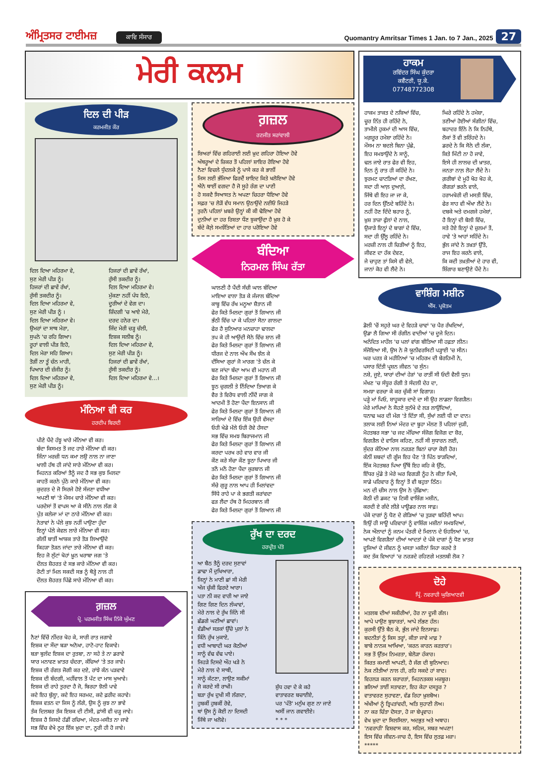ਅੰਮ੍ਰਿਤਸਰ ਟਾਈਮਜ਼
ਕਾਵਿ ਸੰਸਾਰ
Quomantry Amritsar Times 1 Jan. to 7 Jan., 2025
27
ਮੇਰੀ ਕਲਮ
ਦਿਲ ਦੀ ਪੀੜ
ਕਰਮਜੀਤ ਕੌਰ
ਦਿਲ ਦਿਆ ਮਹਿਰਮਾ ਵੇ,
ਸੁਣ ਮੇਰੀ ਪੀੜ ਨੂੰ।
ਹਿਜਰਾਂ ਦੀ ਛਾਵੇਂ ਰੱਖਾਂ,
ਰੁੱਸੀ ਤਕਦੀਰ ਨੂੰ।
ਦਿਲ ਦਿਆ ਮਹਿਰਮਾ ਵੇ,
ਸੁਣ ਮੇਰੀ ਪੀੜ ਨੂੰ ।
ਦਿਲ ਦਿਆ ਮਹਿਰਮਾ ਵੇ।
ਉਮਰਾਂ ਦਾ ਸਾਥ ਮੇਰਾ,
ਸੁਪਨੇ 'ਚ ਰਹਿ ਗਿਆ।
ਰੂਹਾਂ ਵਾਲੀ ਪੀੜ ਇਹੋ,
ਦਿਲ ਮੇਰਾ ਸਹਿ ਗਿਆ।
ਤੋੜੀਂ ਨਾ ਤੂੰ ਚੰਨ ਮਾਹੀ,
ਪਿਆਰ ਦੀ ਜ਼ੰਜੀਰ ਨੂੰ।
ਦਿਲ ਦਿਆ ਮਹਿਰਮਾ ਵੇ,
ਸੁਣ ਮੇਰੀ ਪੀੜ ਨੂੰ।
ਹਿਜਰਾਂ ਦੀ ਛਾਵੇਂ ਰੱਖਾਂ,
ਰੁੱਸੀ ਤਕਦੀਰ ਨੂੰ।
ਦਿਲ ਦਿਆ ਮਹਿਰਮਾ ਵੇ।
ਮੁੱਕਣਾ ਨਹੀਂ ਪੰਧ ਇਹੋ,
ਦੂਰੀਆਂ ਦੇ ਵੇਗ ਦਾ।
ਜ਼ਿੰਦਗੀ 'ਚ ਆਏ ਮੇਰੇ,
ਦਰਦ ਹਨੇਰ ਦਾ।
ਜਿੰਦ ਮੇਰੀ ਚੜ੍ਹ ਚੱਲੀ,
ਇਸ਼ਕ ਸਲੀਬ ਨੂੰ।
ਦਿਲ ਦਿਆ ਮਹਿਰਮਾ ਵੇ,
ਸੁਣ ਮੇਰੀ ਪੀੜ ਨੂੰ।
ਹਿਜਰਾਂ ਦੀ ਛਾਵੇਂ ਰੱਖਾਂ,
ਰੁੱਸੀ ਤਕਦੀਰ ਨੂੰ।
ਦਿਲ ਦਿਆ ਮਹਿਰਮਾ ਵੇ...।
ਮੰਨਿਆ ਵੀ ਕਰ
ਹਰਦੀਪ ਬਿਰਦੀ
ਪੀਣੇ ਪੈਂਦੇ ਹੰਝੂ ਖਾਰੇ ਮੰਨਿਆ ਵੀ ਕਰ।
ਬੰਦਾ ਕਿਸਮਤ ਤੋਂ ਜਦ ਹਾਰੇ ਮੰਨਿਆ ਵੀ ਕਰ।
ਜਿੰਨਾ ਮਰਜ਼ੀ ਧਨ ਕਮਾ ਲਉ ਨਾਲ ਨਾ ਜਾਣਾ
ਖਾਲੀ ਹੱਥ ਹੀ ਜਾਂਦੇ ਸਾਰੇ ਮੰਨਿਆ ਵੀ ਕਰ।
ਮਿਹਨਤ ਕਰਿਆਂ ਤੈਨੂੰ ਜਦ ਹੈ ਸਭ ਕੁਝ ਮਿਲਦਾ
ਕਾਹਤੋਂ ਕਰਨੇ ਪੁੱਠੇ ਕਾਰੇ ਮੰਨਿਆ ਵੀ ਕਰ।
ਕੁਦਰਤ ਦੇ ਜੋ ਸਿਰਜੇ ਹੋਏ ਸੱਜਣਾ ਵਧੀਆ
ਅਪਣੀ ਥਾਂ 'ਤੇ ਮੌਸਮ ਚਾਰੇ ਮੰਨਿਆ ਵੀ ਕਰ।
ਪਰਦੇਸਾਂ ਤੋਂ ਵਾਪਸ ਆ ਕੇ ਸੀਨੇ ਨਾਲ ਲੱਗ ਕੇ
ਪੁੱਤ ਕਲੇਜਾ ਮਾਂ ਦਾ ਠਾਰੇ ਮੰਨਿਆ ਵੀ ਕਰ।
ਨੇਤਾਵਾਂ ਨੇ ਪੱਲੇ ਕੁਝ ਨਹੀਂ ਪਾਉਣਾ ਹੁੰਦਾ
ਇਨ੍ਹਾਂ ਪੱਲੇ ਕੇਵਲ ਲਾਰੇ ਮੰਨਿਆ ਵੀ ਕਰ।
ਗੱਲੀਂ ਬਾਤੀਂ ਆਸ਼ਕ ਤਾਰੇ ਤੋੜ ਲਿਆਉਂਦੇ
ਕਿਹੜਾ ਤੋੜਨ ਜਾਂਦਾ ਤਾਰੇ ਮੰਨਿਆ ਵੀ ਕਰ।
ਇਹ ਜੋ ਲੁੱਟਾਂ ਖੋਹਾਂ ਖ਼ੂਨ ਖਰਾਬਾ ਜਗ 'ਤੇ
ਦੌਲਤ ਸ਼ੋਹਰਤ ਦੇ ਸਭ ਕਾਰੇ ਮੰਨਿਆ ਵੀ ਕਰ।
ਰੋਟੀ ਤਾਂ ਮਿਲ ਸਕਦੀ ਸਭ ਨੂੰ ਥੋੜ੍ਹੇ ਨਾਲ ਹੀ
ਦੌਲਤ ਸ਼ੋਹਰਤ ਪਿੱਛੇ ਸਾਰੇ ਮੰਨਿਆ ਵੀ ਕਰ।
ਗ਼ਜ਼ਲ
ਪ੍ਰੋ. ਪਰਮਜੀਤ ਸਿੰਘ ਨਿੱਕੇ ਘੁੰਮਣ
ਨੈਣਾਂ ਵਿੱਚੋਂ ਨੀਂਦਰ ਖੋਹ ਕੇ, ਸਾਰੀ ਰਾਤ ਜਗਾਵੇ
ਇਸ਼ਕ ਦਾ ਸੌਦਾ ਬੜਾ ਅਨੋਖਾ, ਹਾਟੋ-ਹਾਟ ਵਿਕਾਵੇ।
ਬੜਾ ਬੁਲੰਦ ਇਸ਼ਕ ਦਾ ਰੁਤਬਾ, ਨਾ ਸਹੇ ਤੇ ਨਾ ਡਰਾਵੇ
ਯਾਰ ਮਨਾਵਣ ਖ਼ਾਤਰ ਚੰਦਰਾ, ਕੱਚਿਆਂ 'ਤੇ ਤਰ ਜਾਵੇ।
ਇਸ਼ਕ ਦੀ ਰੰਗਤ ਜੋਗੀ ਕਰ ਦਏ, ਰਾਂਝੇ ਕੰਨ ਪੜਵਾਵੇ
ਇਸ਼ਕ ਦੀ ਬੰਦਗੀ, ਮਹੀਂਵਾਲ ਤੋਂ ਪੱਟ ਦਾ ਮਾਸ ਖੁਆਵੇ।
ਇਸ਼ਕ ਦੀ ਰਾਹੇ ਤੁਰਦਾ ਹੈ ਜੋ, ਬਿਰਹਾ ਝੋਲੀ ਪਾਵੇ
ਕਦੇ ਇਹ ਬੁੱਲ੍ਹਾ, ਕਦੇ ਇਹ ਸਰਮਦ, ਕਦੇ ਫ਼ਰੀਦ ਕਹਾਵੇ।
ਇਸ਼ਕ ਵਤਨ ਦਾ ਜਿਸ ਨੂੰ ਲੱਗੇ, ਉਸ ਨੂੰ ਕੁਝ ਨਾ ਭਾਵੇ
ਤੱਕ ਦਿਲਬਰ ਤੱਕ ਇਸ਼ਕ ਦੀ ਟੀਸੀ, ਫ਼ਾਂਸੀ ਵੀ ਚੜ੍ਹ ਜਾਵੇ।
ਇਸ਼ਕ ਹੈ ਜਿਸਦੇ ਹੱਡੀਂ ਰਚਿਆ, ਮੰਦਰ-ਮਸੀਤ ਨਾ ਜਾਵੇ
ਸਭ ਵਿੱਚ ਵੇਖੇ ਨੂਰ ਇੱਕ ਖ਼ੁਦਾ ਦਾ, ਨੂਰੀ ਹੀ ਹੋ ਜਾਵੇ।
ਗ਼ਜ਼ਲ
ਰਣਜੀਤ ਸਰਾਂਵਾਲੀ
ਸ਼ਿਅਰਾਂ ਵਿੱਚ ਗਹਿਰਾਈ ਲਈ ਖ਼ੁਦ ਗਹਿਰਾ ਹੋਇਆ ਹੋਵੇ
ਅੱਥਰੂਆਂ ਦੇ ਜ਼ਿਕਰ ਤੋਂ ਪਹਿਲਾਂ ਸ਼ਾਇਰ ਰੋਇਆ ਹੋਵੇ
ਨੈਣਾਂ ਵਿਚਲੇ ਧੁੰਦਲਕੇ ਨੂੰ ਪਾਸੇ ਕਰ ਕੇ ਭਾਲੀਂ
ਜਿਸ ਲਈ ਭੱਜਿਆ ਫਿਰਦੈਂ ਸ਼ਾਇਦ ਕਿਤੇ ਖਲੋਇਆ ਹੋਵੇ
ਐਨੇ ਥਾਈਂ ਵਗਦਾ ਹੈ ਜੋ ਸੂਹੇ ਰੰਗ ਦਾ ਪਾਣੀ
ਹੋ ਸਕਦੈ ਸਿਆਸਤ ਨੇ ਅਪਣਾ ਚਿਹਰਾ ਧੋਇਆ ਹੋਵੇ
ਸਫ਼ਰ 'ਚ ਲੋੜੋਂ ਵੱਧ ਸਮਾਨ ਉਠਾਉਂਦੇ ਨਈਓਂ ਜਿਹੜੇ
ਤੁਰਨੋਂ ਪਹਿਲਾਂ ਖ਼ਬਰੇ ਉਨ੍ਹਾਂ ਕੀ ਕੀ ਢੋਇਆ ਹੋਵੇ
ਦੁਨੀਆਂ ਦਾ ਹਰ ਰਿਸ਼ਤਾ ਧੌਣ ਝੁਕਾਉਂਦਾ ਹੈ ਖ਼ੁਸ਼ ਹੋ ਕੇ
ਬੰਦੇ ਕੋਲ਼ੇ ਸਮਝੌਤਿਆਂ ਦਾ ਹਾਰ ਪਰੋਇਆ ਹੋਵੇ
ਬੰਦਿਆ
ਨਿਰਮਲ ਸਿੰਘ ਰੱਤਾ
ਘਾਲਣੀ ਹੈ ਪੈਂਦੀ ਸੱਚੀ ਘਾਲ ਬੰਦਿਆ
ਮਾਇਆ ਵਾਲਾ ਤੋੜ ਕੇ ਜੰਜਾਲ ਬੰਦਿਆ
ਕਾਬੂ ਵਿੱਚ ਰੱਖ ਮਨੂਆ ਸ਼ੈਤਾਨ ਜੀ
ਫੇਰ ਕਿਤੇ ਮਿਲਦਾ ਗੁਰਾਂ ਤੋਂ ਗਿਆਨ ਜੀ
ਭੱਠੀ ਵਿੱਚ ਪਾ ਕੇ ਪਹਿਲਾਂ ਸੋਨਾ ਗਾਲਦਾ
ਫੇਰ ਹੈ ਸੁਨਿਆਰ ਮਨਚਾਹਾ ਢਾਲਦਾ
ਤਪ ਕੇ ਹੀ ਆਉਂਦੀ ਸੋਨੇ ਵਿੱਚ ਸ਼ਾਨ ਜੀ
ਫੇਰ ਕਿਤੇ ਮਿਲਦਾ ਗੁਰਾਂ ਤੋਂ ਗਿਆਨ ਜੀ
ਧੀਰਜ ਦੇ ਨਾਲ ਔਖ ਸੌਖ ਝੱਲ ਕੇ
ਦੱਸਿਆ ਗੁਰਾਂ ਜੋ ਮਾਰਗ 'ਤੇ ਚੱਲ ਕੇ
ਬਣ ਜਾਂਦਾ ਬੰਦਾ ਆਮ ਵੀ ਮਹਾਨ ਜੀ
ਫੇਰ ਕਿਤੇ ਮਿਲਦਾ ਗੁਰਾਂ ਤੋਂ ਗਿਆਨ ਜੀ
ਝੂਠ ਚੁਗਲੀ ਤੇ ਨਿੰਦਿਆ ਤਿਆਗ ਕੇ
ਵੈਰ ਤੇ ਵਿਰੋਧ ਵਾਲੀ ਨੀਂਦੋਂ ਜਾਗ ਕੇ
ਆਦਮੀ ਤੋਂ ਹੋਣਾ ਪੈਂਦਾ ਇਨਸਾਨ ਜੀ
ਫੇਰ ਕਿਤੇ ਮਿਲਦਾ ਗੁਰਾਂ ਤੋਂ ਗਿਆਨ ਜੀ
ਸਾਰਿਆਂ ਦੇ ਵਿੱਚ ਇੱਕ ਉਹੀ ਵੱਸਦਾ
ਓਹੀ ਖੇਡੇ ਮੱਲੇ ਓਹੀ ਰੋਵੇ ਹੱਸਦਾ
ਸਭ ਵਿੱਚ ਸਮਝ ਬਿਰਾਜਮਾਨ ਜੀ
ਫੇਰ ਕਿਤੇ ਮਿਲਦਾ ਗੁਰਾਂ ਤੋਂ ਗਿਆਨ ਜੀ
ਕਰਦਾ ਪਰਖ ਰਹੇ ਵਾਰ ਵਾਰ ਜੀ
ਕੌਣ ਕਰੇ ਸੱਚਾ ਕੌਣ ਝੂਠਾ ਪਿਆਰ ਜੀ
ਤਨੋਂ ਮਨੋਂ ਹੋਣਾ ਪੈਂਦਾ ਕੁਰਬਾਨ ਜੀ
ਫੇਰ ਕਿਤੇ ਮਿਲਦਾ ਗੁਰਾਂ ਤੋਂ ਗਿਆਨ ਜੀ
ਸੱਚੇ ਗੁਰੂ ਨਾਲ ਆਪ ਹੀ ਮਿਲਾਂਵਦਾ
ਸਿੱਧੇ ਰਾਹੇ ਪਾ ਕੇ ਭਗਤੀ ਕਰਾਂਵਦਾ
ਫੜ ਲੈਂਦਾ ਹੱਥ ਹੋ ਮਿਹਰਬਾਨ ਜੀ
ਫੇਰ ਕਿਤੇ ਮਿਲਦਾ ਗੁਰਾਂ ਤੋਂ ਗਿਆਨ ਜੀ
ਰੁੱਖ ਦਾ ਦਰਦ
ਹਰਪ੍ਰੀਤ ਪੱਤੋ
ਆ ਬੈਠ ਤੈਨੂੰ ਦਰਦ ਸੁਣਾਵਾਂ
ਡਾਢਾ ਮੈਂ ਦੁਖਿਆਰਾ,
ਜਿਨ੍ਹਾਂ ਨੇ ਮਾਣੀ ਛਾਂ ਸੀ ਮੇਰੀ
ਅੱਜ ਚੁੱਕੀ ਫਿਰਦੇ ਆਰਾ।
ਪਤਾ ਨੀ ਕਦ ਵਾਰੀ ਆ ਜਾਏ
ਗਿਣ ਗਿਣ ਦਿਨ ਲੰਘਾਵਾਂ,
ਮੇਰੇ ਨਾਲ ਦੇ ਰੁੱਖ ਜਿੰਨੇ ਸੀ
ਛੱਡਗੇ ਘਣੀਆਂ ਛਾਵਾਂ।
ਵੱਡੀਆਂ ਸੜਕਾਂ ਉੱਚੇ ਪੁਲਾਂ ਨੇ
ਕਿੰਨੇ ਰੁੱਖ ਮੁਕਾਏ,
ਵਧੀ ਆਬਾਦੀ ਘਰ ਕੋਠੀਆਂ
ਸਾਨੂੰ ਵੱਢ ਵੱਢ ਪਾਏ।
ਜਿਹੜੇ ਦਿਸਦੇ ਔਹ ਖੜੇ ਨੇ
ਮੇਰੇ ਨਾਲ ਦੇ ਸਾਥੀ,
ਸਾਨੂੰ ਕੱਟਣਾ, ਲਾਉਣ ਸਕੀਮਾਂ
ਜੋ ਕਰਦੇ ਸੀ ਰਾਖੀ।
ਬੜਾ ਰੁੱਖ ਦੁਖੀ ਸੀ ਲੱਗਦਾ,
ਹੁਬਕੀਂ ਹੁਬਕੀਂ ਰੋਵੇ,
ਥਾਂ ਉਸ ਨੂੰ ਕੋਈ ਨਾ ਦਿਸਦੀ
ਜਿੱਥੇ ਜਾ ਖਲੋਵੇ।
ਸ਼ੁੱਧ ਹਵਾ ਦੇ ਕੇ ਕਹੇ
ਵਾਤਾਵਰਣ ਬਚਾਈਏ,
ਪਰ 'ਪੱਤੋ' ਮਨੁੱਖ ਗੁਣ ਨਾ ਜਾਣੇ
ਅਸੀਂ ਜਾਨ ਗਵਾਈਏ।
* * *
ਹਾਕਮ
ਰਵਿੰਦਰ ਸਿੰਘ ਕੁੰਦਰਾ
ਕਵੈਂਟਰੀ, ਯੂ.ਕੇ.
07748772308
ਹਾਕਮ ਤਾਕਤ ਦੇ ਨਸ਼ਿਆਂ ਵਿੱਚ,
ਚੂਰ ਨਿੱਤ ਹੀ ਰਹਿੰਦੇ ਨੇ,
ਤਾਮੀਲੇ ਹੁਕਮਾਂ ਦੀ ਆਸ ਵਿੱਚ,
ਮਗ਼ਰੂਰ ਹਮੇਸ਼ਾ ਰਹਿੰਦੇ ਨੇ।
ਮੌਸਮ ਨਾ ਬਦਲੇ ਬਿਨਾ ਪੁੱਛੇ,
ਇਹ ਸਮਝਾਉਂਦੇ ਨੇ ਸਾਨੂੰ,
ਢਲ ਜਾਏ ਰਾਤ ਫੇਰ ਵੀ ਇਹ,
ਦਿਨ ਨੂੰ ਰਾਤ ਹੀ ਕਹਿੰਦੇ ਨੇ।
ਝੁਰਮਟ ਚਾਟੜਿਆਂ ਦਾ ਰੱਖਣ,
ਸਦਾ ਹੀ ਆਲ਼ ਦੁਆਲ਼ੇ,
ਜਿੱਥੇ ਵੀ ਇਹ ਜਾ ਜਾ ਕੇ,
ਹਰ ਦਿਨ ਉੱਠਦੇ ਬਹਿੰਦੇ ਨੇ।
ਨਹੀਂ ਹੋਣ ਦਿੰਦੇ ਬਹਾਰ ਨੂੰ,
ਖ਼ੁਸ਼ ਤਾਜ਼ਾ ਫੁੱਲਾਂ ਦੇ ਨਾਲ,
ਉਜਾੜੇ ਇਨ੍ਹਾਂ ਦੇ ਬਾਗਾਂ ਦੇ ਵਿੱਚ,
ਸਦਾ ਹੀ ਉੱਲੂ ਰਹਿੰਦੇ ਨੇ।
ਮਰਜ਼ੀ ਨਾਲ ਹੀ ਚਿੜੀਆਂ ਨੂੰ ਇਹ,
ਜੀਵਣ ਦਾ ਹੱਕ ਦੇਵਣ,
ਜੇ ਚਾਹੁਣ ਤਾਂ ਕਿਸੇ ਵੀ ਵੇਲੇ,
ਜਾਨਾਂ ਕੋਹ ਵੀ ਲੈਂਦੇ ਨੇ।
ਘਿਰੇ ਰਹਿੰਦੇ ਨੇ ਹਮੇਸ਼ਾ,
ਤਣੀਆਂ ਹੋਈਆਂ ਸੰਗੀਨਾਂ ਵਿੱਚ,
ਬਹਾਦਰ ਇੰਨੇ ਨੇ ਕਿ ਨਿਹੱਥੇ,
ਲੋਕਾਂ ਤੋਂ ਵੀ ਤਰਿੰਹਦੇ ਨੇ।
ਡਰਦੇ ਨੇ ਕਿ ਸੋਨੇ ਦੀ ਲੰਕਾ,
ਕਿਤੇ ਮਿੱਟੀ ਨਾ ਹੋ ਜਾਵੇ,
ਇਸੇ ਹੀ ਲਾਲਚ ਦੀ ਖ਼ਾਤਰ,
ਜਨਤਾ ਨਾਲ਼ ਲੋਹਾ ਲੈਂਦੇ ਨੇ।
ਗ਼ਰੀਬਾਂ ਦੇ ਮੂਹੋਂ ਖੋਹ ਖੋਹ ਕੇ,
ਗੋਗੜਾਂ ਭਰਨੇ ਵਾਲੇ,
ਹਰਾਮਖੋਰੀ ਦੀ ਮਸਤੀ ਵਿੱਚ,
ਫੇਰ ਸਾਹ ਵੀ ਔਖਾ ਲੈਂਦੇ ਨੇ।
ਦਬਕੇ ਅਤੇ ਦਮਗਜੇ ਹਮੇਸ਼ਾਂ,
ਹੈ ਇਨ੍ਹਾਂ ਦੀ ਬੋਲੀ ਵਿੱਚ,
ਸਤੇ ਹੋਏ ਇਨ੍ਹਾਂ ਦੇ ਜ਼ੁਲਮਾਂ ਤੋਂ,
ਹਾਵੇ 'ਤੇ ਆਹਾਂ ਸਹਿੰਦੇ ਨੇ।
ਭੁੱਲ ਜਾਂਦੇ ਨੇ ਤਖ਼ਤਾਂ ਉੱਤੇ,
ਰਾਜ ਇਹ ਕਰਨੇ ਵਾਲੇ,
ਕਿ ਕਦੀ ਤਖ਼ਤੀਆਂ ਦੇ ਹਾਰ ਵੀ,
ਸ਼ਿੰਗਾਰ ਬਣਾਉਣੇ ਪੈਂਦੇ ਨੇ।
ਵਾਸ਼ਿੰਗ ਮਸ਼ੀਨ
ਐੱਸ. ਪ੍ਰਸ਼ੋਤਮ
ਡੋਲੀ 'ਚੋਂ ਸਹੁਰੇ ਘਰ ਦੇ ਵਿਹੜੇ ਚਾਵਾਂ 'ਚ ਪੈਰ ਰੱਖਦਿਆਂ,
ਉਡਾ ਲੈ ਗਿਆ ਸੀ ਰੰਗੀਨ ਵਾਦੀਆਂ 'ਚ ਦੂਜੇ ਦਿਨ।
ਅਨੰਦਿਤ ਮਾਹੌਲ 'ਚ ਪਲਾਂ ਵਾਂਗ ਬੀਤਿਆ ਸੀ ਹਫ਼ਤਾ ਲੀਨ।
ਸੰਜੋਇਆ ਸੀ, ਉਸ ਨੇ ਜੋ ਯੂਨੀਵਰਸਿਟੀ ਪੜ੍ਹਾਈ 'ਚ ਸੀਨ।
ਘਰ ਪਰਤ ਕੇ ਮਹੀਨਿਆਂ 'ਚ ਮਹਿਰਮ ਦੀ ਬੇਰਹਿਮੀ ਨੇ,
ਪਸਾਰ ਦਿੱਤੀ ਪ੍ਰਸ਼ਨ ਜੀਵਨ 'ਚ ਸੁੰਨ।
ਨਸ਼ੇ, ਜੂਏ, ਯਾਰਾਂ ਦੀਆਂ ਹੇੜਾਂ 'ਚ ਰਾਤੀਂ ਸੀ ਓਦੀ ਵੈਲੀ ਧੁਨ।
ਮੱਖਣ 'ਚ ਸੰਧੂਰ ਰੰਗੀ ਤੇ ਸੰਦਲੀ ਦੇਹ ਦਾ,
ਸਮਝਾ ਵਰਚਾ ਕੇ ਕਰ ਚੁੱਕੀ ਸਾਂ ਵਿਗਾੜ।
ਪੜ੍ਹੇ ਮਾਂ ਪਿਓ, ਸ਼ਾਹੂਕਾਰ ਦਾਦੇ ਦਾ ਸੀ ਉਹ ਲਾਡਲਾ ਵਿਗੜੈਲ।
ਮੇਰੇ ਮਾਪਿਆਂ ਨੇ ਸੋਹਣੇ ਸੁਨੱਖੇ ਦੇ ਲੜ ਲਾਉਂਦਿਆਂ,
ਧਨਾਢ ਘਰ ਦੀ ਮੰਗ 'ਤੇ ਦਿੱਤਾ ਸੀ, ਸੁੱਖਾਂ ਲਈ ਧੀ ਦਾ ਦਾਨ।
ਤਲਾਕ ਲਈ ਨਿਆਂ ਮੰਦਰ ਦਾ ਬੂਹਾ ਮੱਲਣ ਤੋਂ ਪਹਿਲਾਂ ਜੁੜੀ,
ਮੋਹਤਬਰ ਸਭਾ 'ਚ ਜਦ ਮੱਚਿਆ ਸੰਜੋਗ ਵਿਜੋਗ ਦਾ ਸ਼ੋਰ,
ਵਿਗੜੈਲ ਦੇ ਵਾਰਿਸ ਕਹਿਣ, ਨਹੀਂ ਸੀ ਸੁਧਾਰਨ ਲਈ,
ਸੁੰਦਰ ਕੰਨਿਆ ਨਾਲ ਨਰੜਣ ਬਿਨਾਂ ਚਾਰਾ ਕੋਈ ਹੋਰ।
ਕੰਨੀਂ ਸ਼ਬਦਾਂ ਦੀ ਗੂੰਜ ਇਹ ਪੈਣ 'ਤੇ ਪਿੱਠ ਝਾੜਦਿਆਂ,
ਇੱਕ ਮੋਹਤਬਰ ਪਿਆ ਉੱਥੋਂ ਇਹ ਕਹਿ ਕੇ ਉੱਠ,
ਇੱਧਰ ਮੁੰਡੇ ਤੇ ਮੇਰੇ ਘਰ ਵਿਗੜੀ ਨੂੰਹ ਨੇ ਕੀਤਾ ਪਿਐ,
ਸਾਡੇ ਪਰਿਵਾਰ ਨੂੰ ਇਨ੍ਹਾਂ ਤੋਂ ਵੀ ਬਹੁਤਾ ਠਿੱਠ।
ਮਨ ਦੀ ਚੀਸ ਨਾਲ ਉਸ ਨੇ ਪੁੱਛਿਆ:
ਕੋਠੀ ਦੀ ਡਕਟ 'ਚ ਟਿਕੀ ਵਾਸ਼ਿੰਗ ਮਸ਼ੀਨ,
ਕਰਦੀ ਏ ਗੰਦੇ ਲੀੜੇ ਪਾਊਡਰ ਨਾਲ ਸਾਫ਼।
ਪੱਕੇ ਦਾਗਾਂ ਨੂੰ ਧੋਣ ਦੇ ਗੇੜਿਆਂ 'ਚ ਤੁੜਵਾ ਬਹਿੰਦੀ ਆਪ।
ਇਉਂ ਹੀ ਸਾਊ ਪਰਿਵਾਰਾਂ ਨੂੰ ਵਾਸ਼ਿੰਗ ਮਸ਼ੀਨਾਂ ਸਮਝਦਿਆਂ,
ਨੇਕ ਔਲਾਦਾਂ ਨੂੰ ਜਨਮ ਪੱਤਰੀ ਦੇ ਮਿਲਾਨ ਦੇ ਓਹਲਿਆਂ 'ਚ,
ਆਪਣੇ ਵਿਗੜੈਲਾਂ ਦੀਆਂ ਆਦਤਾਂ ਦੇ ਪੱਕੇ ਦਾਗਾਂ ਨੂੰ ਧੋਣ ਖ਼ਾਤਰ
ਦੂਜਿਆਂ ਦੇ ਜੀਵਨ ਨੂੰ ਖਸਤਾ ਮਸ਼ੀਨਾਂ ਜਿਹਾ ਕਰਦੇ ਤੇ
ਕਦ ਤੱਕ ਵਿਆਹਾਂ 'ਚ ਨਰੜਦੇ ਰਹਿਣਗੇ ਮਤਲਬੀ ਲੋਕ ?
ਦੋਹੇ
ਪ੍ਰਿੰ. ਨਵਰਾਹੀ ਘੁਗਿਆਣਵੀ
ਮਤਲਬ ਦੀਆਂ ਸਕੀਰੀਆਂ, ਹੋਰ ਨਾ ਦੂਜੀ ਗੱਲ।
ਆਪੇ ਪਾਉਣ ਬੁਝਾਰਤਾਂ, ਆਪੇ ਲੱਭਣ ਹੱਲ।
ਕੁਰਸੀ ਉੱਤੇ ਬੈਠ ਕੇ, ਭੁੱਲ ਜਾਂਦੇ ਇਨਸਾਫ਼।
ਬਦਨੀਤਾਂ ਨੂੰ ਕਿਸ ਤਰ੍ਹਾਂ, ਕੀਤਾ ਜਾਵੇ ਮਾਫ਼ ?
ਬਾਬੇ ਨਾਨਕ ਆਖਿਆ, 'ਕਰਨ ਕਾਰਨ ਕਰਤਾਰ'।
ਸਭ ਤੋਂ ਉੱਤਮ ਨਿਮਰਤਾ, ਬੇਲੋੜਾ ਹੰਕਾਰ।
ਕਿਰਤ ਕਮਾਈ ਆਪਣੀ, ਹੈ ਜੱਗ ਦੀ ਬੁਨਿਆਦ।
ਨੇਕ ਨੀਤੀਆਂ ਨਾਲ ਹੀ, ਰਹਿ ਸਕਦੇ ਹਾਂ ਸ਼ਾਦ।
ਵਿਹਲੜ ਕਰਨ ਸ਼ਰਾਰਤਾਂ, ਮਿਹਨਤਕਸ਼ ਮਜ਼ਬੂਰ।
ਭਲਿਆਂ ਤਾਈਂ ਸਤਾਵਣਾ, ਇਹ ਕੇਹਾ ਦਸਤੂਰ ?
ਵਾਤਾਵਰਣ ਸੁਹਾਵਣਾ, ਵੱਡ ਰਿਹਾ ਖ਼ੁਸ਼ਬੋਅ।
ਅੱਖੀਆਂ ਨੂੰ ਤ੍ਰਿਪਤਾਂਵਦੀ, ਅਤਿ ਸੁਹਾਣੀ ਲੋਅ।
ਨਾ ਕਰ ਚਿੰਤਾ ਦੋਸਤਾ, ਹੋ ਜਾ ਬੇਪ੍ਰਵਾਹ।
ਵੇਖ ਖ਼ੁਦਾ ਦਾ ਸਿਲਸਿਲਾ, ਅਦਭੁਤ ਅਤੇ ਅਥਾਹ।
'ਨਵਰਾਹੀ' ਵਿਸ਼ਵਾਸ ਕਰ, ਸਹਿਜ, ਸਬਰ ਅਪਣਾ!
ਇਸ ਵਿੱਚ ਜੀਵਨ-ਜਾਚ ਹੈ, ਇਸ ਵਿੱਚ ਲੁਤਫ਼ ਮਜ਼ਾ।
*****